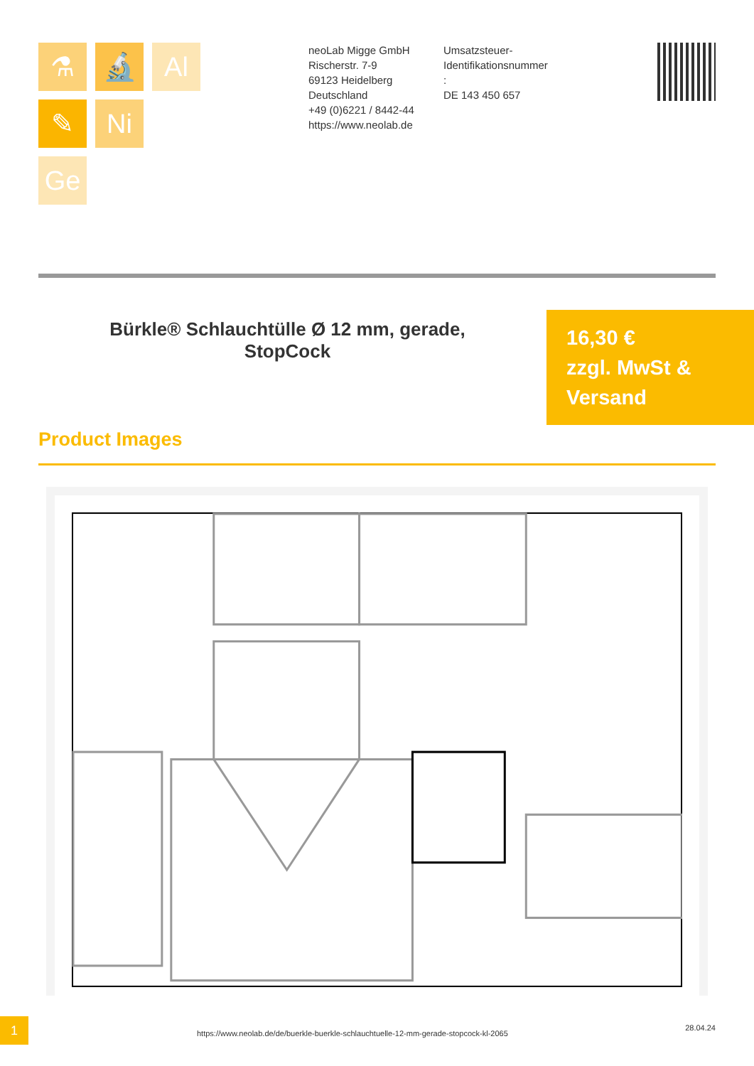⚗
🔬
Al
✎
Ni
Ge
neoLab Migge GmbH
Rischerstr. 7-9
69123 Heidelberg
Deutschland
+49 (0)6221 / 8442-44
https://www.neolab.de
Umsatzsteuer-Identifikationsnummer
:
DE 143 450 657
Bürkle® Schlauchtülle Ø 12 mm, gerade, StopCock
16,30 €
zzgl. MwSt & Versand
Product Images
1
https://www.neolab.de/de/buerkle-buerkle-schlauchtuelle-12-mm-gerade-stopcock-kl-2065
28.04.24